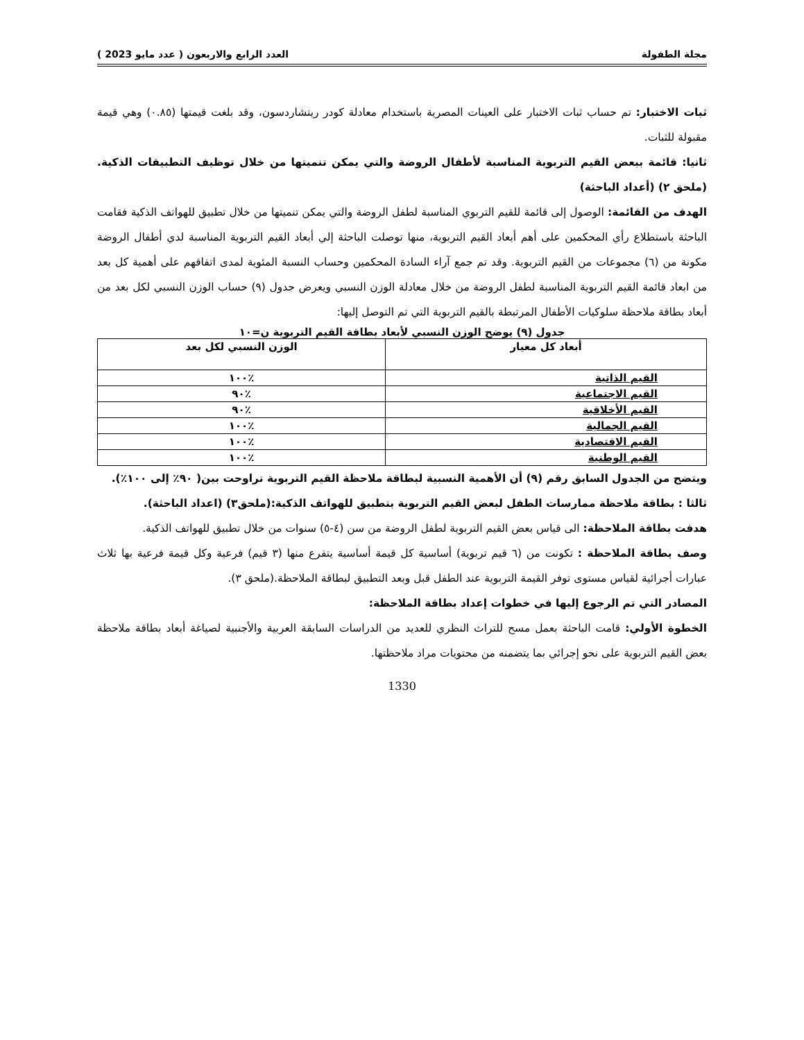مجلة الطفولة العدد الرابع والاربعون ( عدد مايو 2023 )
ثبات الاختبار: تم حساب ثبات الاختبار على العينات المصرية باستخدام معادلة كودر ريتشاردسون، وقد بلغت قيمتها (٠.٨٥) وهي قيمة مقبولة للثبات.
ثانيا: قائمة ببعض القيم التربوية المناسبة لأطفال الروضة والتي يمكن تنميتها من خلال توظيف التطبيقات الذكية. (ملحق ٢) (أعداد الباحثة)
الهدف من القائمة: الوصول إلى قائمة للقيم التربوي المناسبة لطفل الروضة والتي يمكن تنميتها من خلال تطبيق للهواتف الذكية فقامت الباحثة باستطلاع رأي المحكمين على أهم أبعاد القيم التربوية، منها توصلت الباحثة إلي أبعاد القيم التربوية المناسبة لدي أطفال الروضة مكونة من (٦) مجموعات من القيم التربوية. وقد تم جمع آراء السادة المحكمين وحساب النسبة المئوية لمدى اتفاقهم على أهمية كل بعد من ابعاد قائمة القيم التربوية المناسبة لطفل الروضة من خلال معادلة الوزن النسبي ويعرض جدول (٩) حساب الوزن النسبي لكل بعد من أبعاد بطاقة ملاحظة سلوكيات الأطفال المرتبطة بالقيم التربوية التي تم التوصل إليها:
جدول (٩) يوضح الوزن النسبي لأبعاد بطاقة القيم التربوية ن=١٠
| أبعاد كل معيار | الوزن النسبي لكل بعد |
| --- | --- |
| القيم الذاتية | ٪١٠٠ |
| القيم الاجتماعية | ٪٩٠ |
| القيم الأخلاقية | ٪٩٠ |
| القيم الجمالية | ٪١٠٠ |
| القيم الاقتصادية | ٪١٠٠ |
| القيم الوطنية | ٪١٠٠ |
ويتضح من الجدول السابق رقم (٩) أن الأهمية النسبية لبطاقة ملاحظة القيم التربوية تراوحت بين( ٩٠٪ إلى ١٠٠٪).
ثالثا : بطاقة ملاحظة ممارسات الطفل لبعض القيم التربوية بتطبيق للهواتف الذكية:(ملحق٣) (اعداد الباحثة).
هدفت بطاقة الملاحظة: الى قياس بعض القيم التربوية لطفل الروضة من سن (٤-٥) سنوات من خلال تطبيق للهواتف الذكية.
وصف بطاقة الملاحظة : تكونت من (٦ قيم تربوية) أساسية كل قيمة أساسية يتفرع منها (٣ قيم) فرعية وكل قيمة فرعية بها ثلاث عبارات أجرائية لقياس مستوى توفر القيمة التربوية عند الطفل قبل وبعد التطبيق لبطاقة الملاحظة.(ملحق ٣).
المصادر التي تم الرجوع إليها في خطوات إعداد بطاقة الملاحظة:
الخطوة الأولي: قامت الباحثة بعمل مسح للتراث النظري للعديد من الدراسات السابقة العربية والأجنبية لصياغة أبعاد بطاقة ملاحظة بعض القيم التربوية على نحو إجرائي بما يتضمنه من محتويات مراد ملاحظتها.
1330